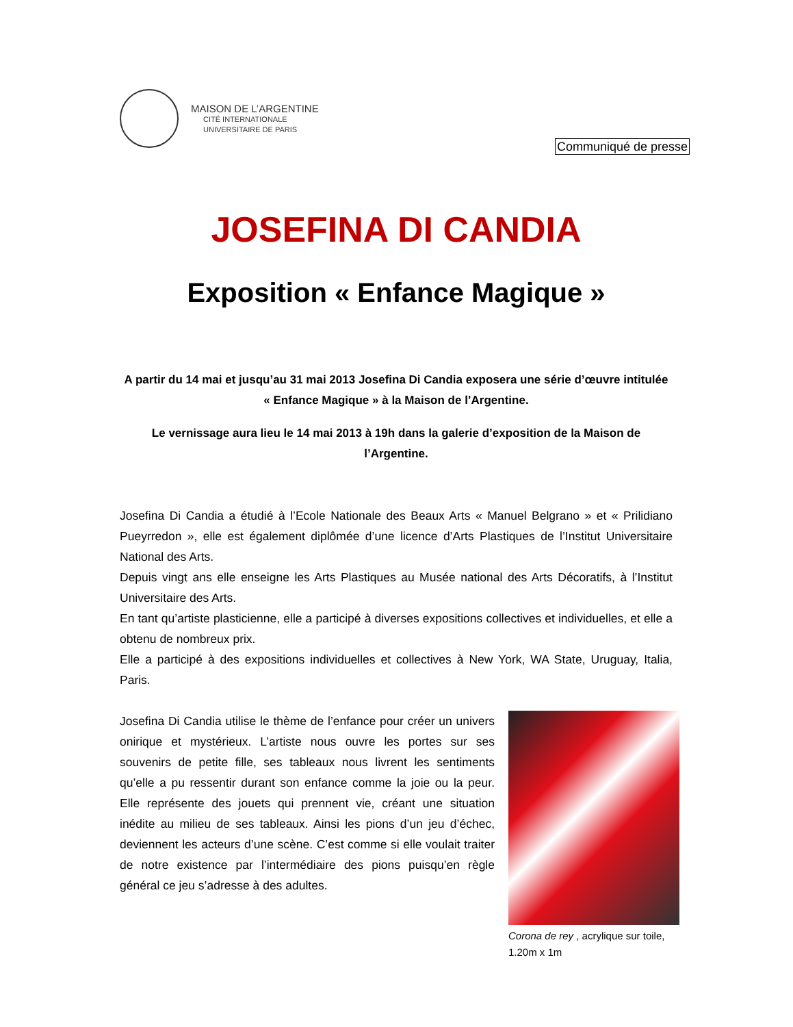MAISON DE L’ARGENTINE
CITÉ INTERNATIONALE
UNIVERSITAIRE DE PARIS
Communiqué de presse
JOSEFINA DI CANDIA
Exposition « Enfance Magique »
A partir du 14 mai et jusqu’au 31 mai 2013 Josefina Di Candia exposera une série d’œuvre intitulée « Enfance Magique » à la Maison de l’Argentine.
Le vernissage aura lieu le 14 mai 2013 à 19h dans la galerie d’exposition de la Maison de l’Argentine.
Josefina Di Candia a étudié à l’Ecole Nationale des Beaux Arts « Manuel Belgrano » et « Prilidiano Pueyrredon », elle est également diplômée d’une licence d’Arts Plastiques de l’Institut Universitaire National des Arts.
Depuis vingt ans elle enseigne les Arts Plastiques au Musée national des Arts Décoratifs, à l’Institut Universitaire des Arts.
En tant qu’artiste plasticienne, elle a participé à diverses expositions collectives et individuelles, et elle a obtenu de nombreux prix.
Elle a participé à des expositions individuelles et collectives à New York, WA State, Uruguay, Italia, Paris.
Josefina Di Candia utilise le thème de l’enfance pour créer un univers onirique et mystérieux. L’artiste nous ouvre les portes sur ses souvenirs de petite fille, ses tableaux nous livrent les sentiments qu’elle a pu ressentir durant son enfance comme la joie ou la peur. Elle représente des jouets qui prennent vie, créant une situation inédite au milieu de ses tableaux. Ainsi les pions d’un jeu d’échec, deviennent les acteurs d’une scène. C’est comme si elle voulait traiter de notre existence par l’intermédiaire des pions puisqu’en règle général ce jeu s’adresse à des adultes.
Corona de rey , acrylique sur toile, 1.20m x 1m